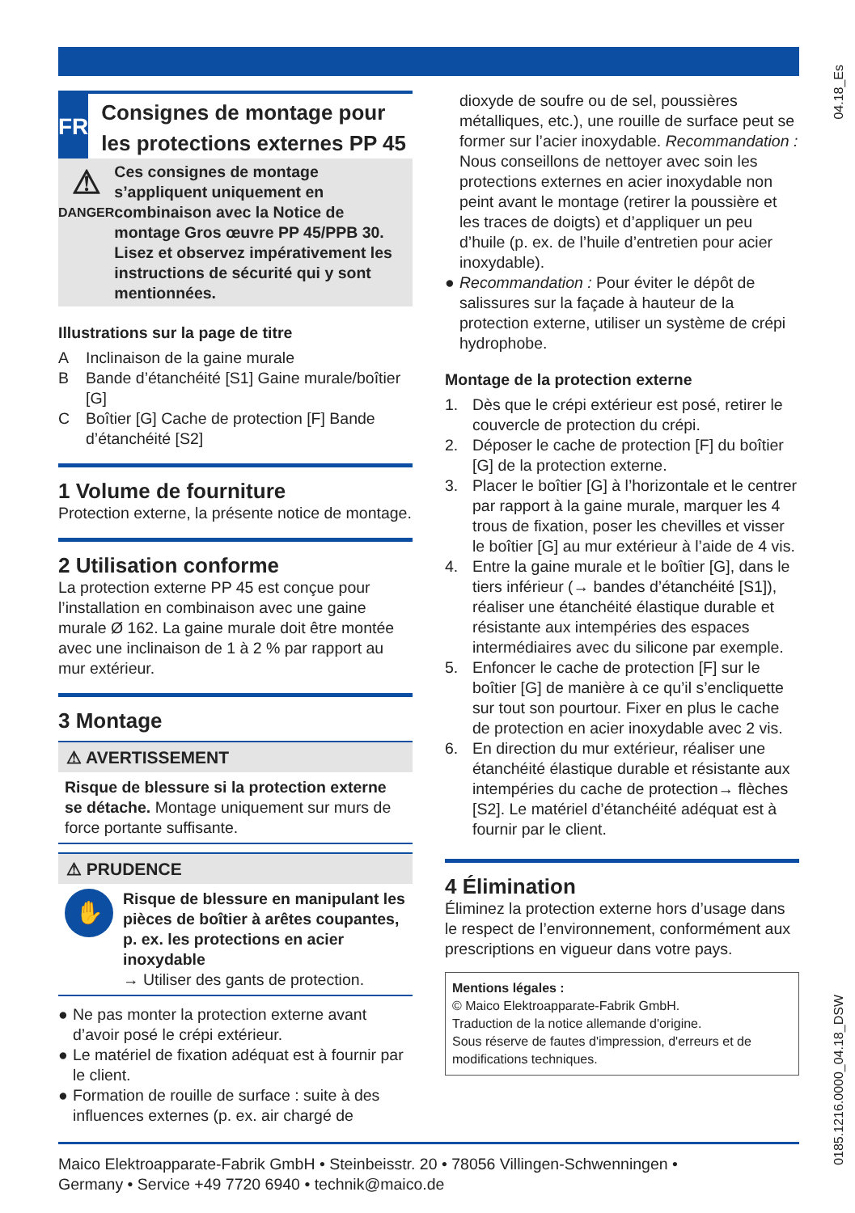04.18_Es
0185.1216.0000_04.18_DSW
FR
Consignes de montage pour les protections externes PP 45
⚠
DANGER
Ces consignes de montage s’appliquent uniquement en combinaison avec la Notice de montage Gros œuvre PP 45/PPB 30. Lisez et observez impérativement les instructions de sécurité qui y sont mentionnées.
Illustrations sur la page de titre
A Inclinaison de la gaine murale
B Bande d’étanchéité [S1] Gaine murale/boîtier [G]
C Boîtier [G] Cache de protection [F] Bande d’étanchéité [S2]
1 Volume de fourniture
Protection externe, la présente notice de montage.
2 Utilisation conforme
La protection externe PP 45 est conçue pour l’installation en combinaison avec une gaine murale Ø 162. La gaine murale doit être montée avec une inclinaison de 1 à 2 % par rapport au mur extérieur.
3 Montage
⚠ AVERTISSEMENT
Risque de blessure si la protection externe se détache. Montage uniquement sur murs de force portante suffisante.
⚠ PRUDENCE
✋
Risque de blessure en manipulant les pièces de boîtier à arêtes coupantes, p. ex. les protections en acier inoxydable
→ Utiliser des gants de protection.
● Ne pas monter la protection externe avant d’avoir posé le crépi extérieur.
● Le matériel de fixation adéquat est à fournir par le client.
● Formation de rouille de surface : suite à des influences externes (p. ex. air chargé de
dioxyde de soufre ou de sel, poussières métalliques, etc.), une rouille de surface peut se former sur l’acier inoxydable. Recommandation : Nous conseillons de nettoyer avec soin les protections externes en acier inoxydable non peint avant le montage (retirer la poussière et les traces de doigts) et d’appliquer un peu d’huile (p. ex. de l’huile d’entretien pour acier inoxydable).
● Recommandation : Pour éviter le dépôt de salissures sur la façade à hauteur de la protection externe, utiliser un système de crépi hydrophobe.
Montage de la protection externe
1. Dès que le crépi extérieur est posé, retirer le couvercle de protection du crépi.
2. Déposer le cache de protection [F] du boîtier [G] de la protection externe.
3. Placer le boîtier [G] à l’horizontale et le centrer par rapport à la gaine murale, marquer les 4 trous de fixation, poser les chevilles et visser le boîtier [G] au mur extérieur à l’aide de 4 vis.
4. Entre la gaine murale et le boîtier [G], dans le tiers inférieur (→ bandes d’étanchéité [S1]), réaliser une étanchéité élastique durable et résistante aux intempéries des espaces intermédiaires avec du silicone par exemple.
5. Enfoncer le cache de protection [F] sur le boîtier [G] de manière à ce qu’il s’encliquette sur tout son pourtour. Fixer en plus le cache de protection en acier inoxydable avec 2 vis.
6. En direction du mur extérieur, réaliser une étanchéité élastique durable et résistante aux intempéries du cache de protection→ flèches [S2]. Le matériel d’étanchéité adéquat est à fournir par le client.
4 Élimination
Éliminez la protection externe hors d’usage dans le respect de l’environnement, conformément aux prescriptions en vigueur dans votre pays.
Mentions légales :
© Maico Elektroapparate-Fabrik GmbH.
Traduction de la notice allemande d'origine.
Sous réserve de fautes d'impression, d'erreurs et de modifications techniques.
Maico Elektroapparate-Fabrik GmbH • Steinbeisstr. 20 • 78056 Villingen-Schwenningen •
Germany • Service +49 7720 6940 • technik@maico.de